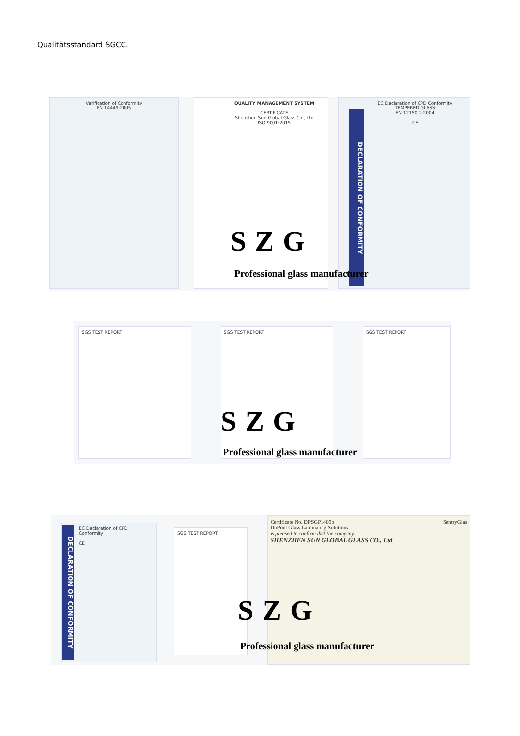Qualitätsstandard SGCC.
Verification of Conformity
EN 14449:2005
QUALITY MANAGEMENT SYSTEM
CERTIFICATE
Shenzhen Sun Global Glass Co., Ltd
ISO 9001:2015
EC Declaration of CPD Conformity
TEMPERED GLASS
EN 12150-2:2004
CE
DECLARATION OF CONFORMITY
SZG
Professional glass manufacturer
SGS TEST REPORT SGS TEST REPORT SGS TEST REPORT
SZG
Professional glass manufacturer
EC Declaration of CPD Conformity
CE
DECLARATION OF CONFORMITY
SGS TEST REPORT
Certificate No. DPSGP1409b SentryGlas
DuPont Glass Laminating Solutions
is pleased to confirm that the company:
SHENZHEN SUN GLOBAL GLASS CO., Ltd
SZG
Professional glass manufacturer